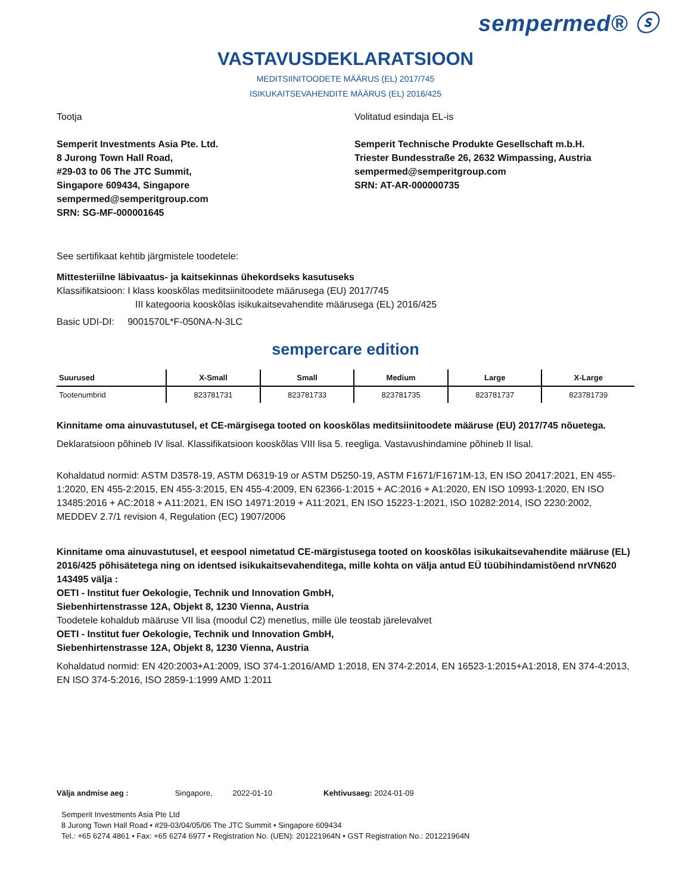sempermed® ⓢ
VASTAVUSDEKLARATSIOON
MEDITSIINITOODETE MÄÄRUS (EL) 2017/745
ISIKUKAITSEVAHENDITE MÄÄRUS (EL) 2016/425
Tootja
Semperit Investments Asia Pte. Ltd.
8 Jurong Town Hall Road,
#29-03 to 06 The JTC Summit,
Singapore 609434, Singapore
sempermed@semperitgroup.com
SRN: SG-MF-000001645
Volitatud esindaja EL-is
Semperit Technische Produkte Gesellschaft m.b.H.
Triester Bundesstraße 26, 2632 Wimpassing, Austria
sempermed@semperitgroup.com
SRN: AT-AR-000000735
See sertifikaat kehtib järgmistele toodetele:
Mittesteriilne läbivaatus- ja kaitsekinnas ühekordseks kasutuseks
Klassifikatsioon: I klass kooskõlas meditsiinitoodete määrusega (EU) 2017/745
III kategooria kooskõlas isikukaitsevahendite määrusega (EL) 2016/425
Basic UDI-DI: 9001570L*F-050NA-N-3LC
sempercare edition
| Suurused | X-Small | Small | Medium | Large | X-Large |
| --- | --- | --- | --- | --- | --- |
| Tootenumbrid | 823781731 | 823781733 | 823781735 | 823781737 | 823781739 |
Kinnitame oma ainuvastutusel, et CE-märgisega tooted on kooskõlas meditsiinitoodete määruse (EU) 2017/745 nõuetega.
Deklaratsioon põhineb IV lisal. Klassifikatsioon kooskõlas VIII lisa 5. reegliga. Vastavushindamine põhineb II lisal.
Kohaldatud normid: ASTM D3578-19, ASTM D6319-19 or ASTM D5250-19, ASTM F1671/F1671M-13, EN ISO 20417:2021, EN 455-1:2020, EN 455-2:2015, EN 455-3:2015, EN 455-4:2009, EN 62366-1:2015 + AC:2016 + A1:2020, EN ISO 10993-1:2020, EN ISO 13485:2016 + AC:2018 + A11:2021, EN ISO 14971:2019 + A11:2021, EN ISO 15223-1:2021, ISO 10282:2014, ISO 2230:2002, MEDDEV 2.7/1 revision 4, Regulation (EC) 1907/2006
Kinnitame oma ainuvastutusel, et eespool nimetatud CE-märgistusega tooted on kooskõlas isikukaitsevahendite määruse (EL) 2016/425 põhisätetega ning on identsed isikukaitsevahenditega, mille kohta on välja antud EÜ tüübihindamistõend nrVN620 143495 välja :
OETI - Institut fuer Oekologie, Technik und Innovation GmbH,
Siebenhirtenstrasse 12A, Objekt 8, 1230 Vienna, Austria
Toodetele kohaldub määruse VII lisa (moodul C2) menetlus, mille üle teostab järelevalvet
OETI - Institut fuer Oekologie, Technik und Innovation GmbH,
Siebenhirtenstrasse 12A, Objekt 8, 1230 Vienna, Austria
Kohaldatud normid: EN 420:2003+A1:2009, ISO 374-1:2016/AMD 1:2018, EN 374-2:2014, EN 16523-1:2015+A1:2018, EN 374-4:2013, EN ISO 374-5:2016, ISO 2859-1:1999 AMD 1:2011
Välja andmise aeg : Singapore, 2022-01-10 Kehtivusaeg: 2024-01-09
Semperit Investments Asia Pte Ltd
8 Jurong Town Hall Road • #29-03/04/05/06 The JTC Summit • Singapore 609434
Tel.: +65 6274 4861 • Fax: +65 6274 6977 • Registration No. (UEN): 201221964N • GST Registration No.: 201221964N